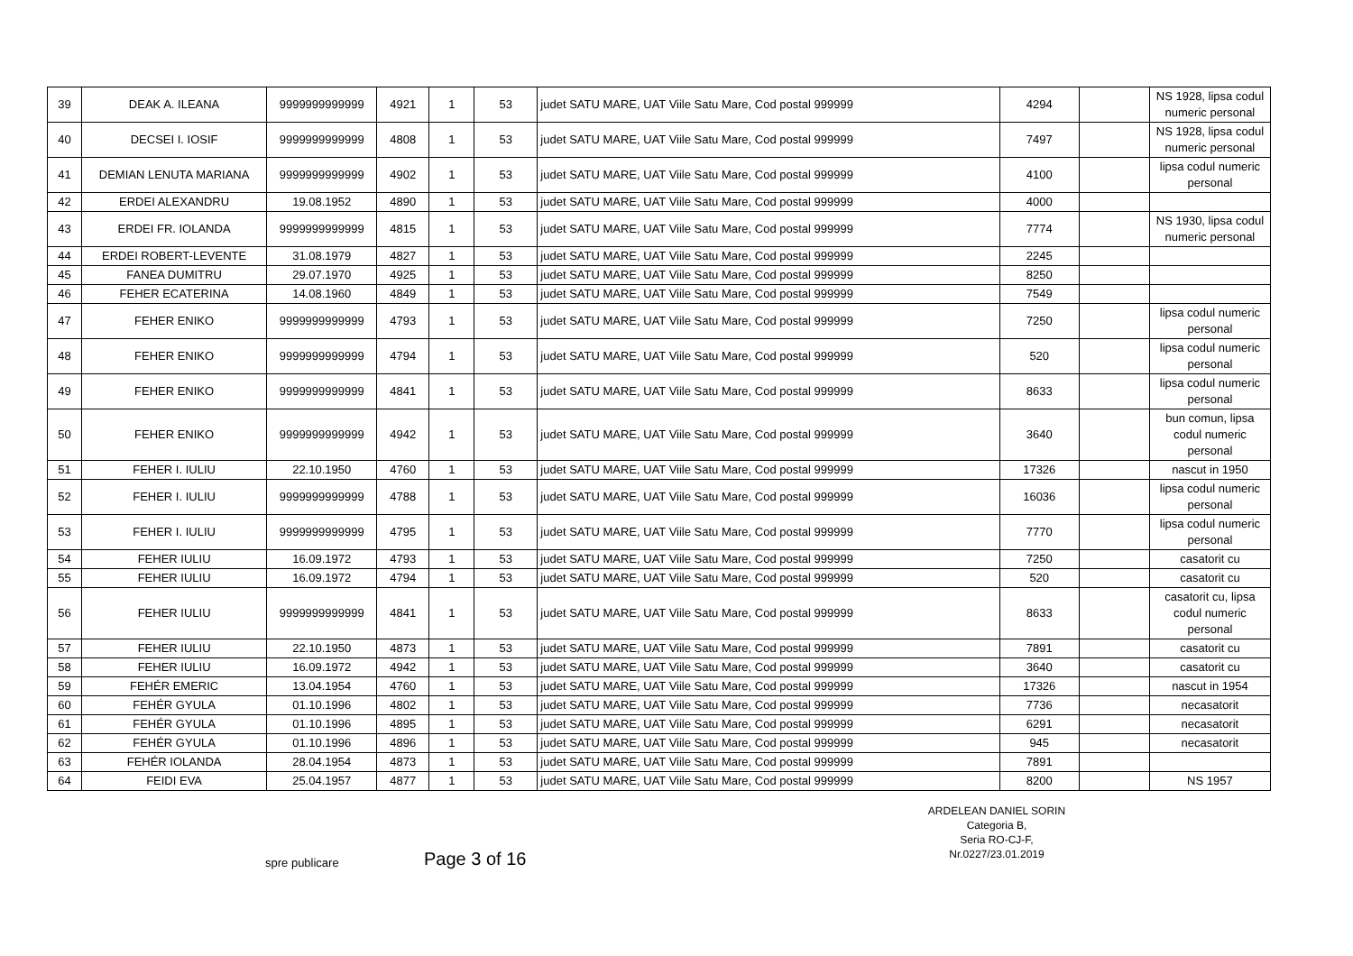| 39 | DEAK A. ILEANA | 9999999999999 | 4921 | 1 | 53 | judet SATU MARE, UAT Viile Satu Mare, Cod postal 999999 | 4294 | | NS 1928, lipsa codul numeric personal |
| 40 | DECSEI I. IOSIF | 9999999999999 | 4808 | 1 | 53 | judet SATU MARE, UAT Viile Satu Mare, Cod postal 999999 | 7497 | | NS 1928, lipsa codul numeric personal |
| 41 | DEMIAN LENUTA MARIANA | 9999999999999 | 4902 | 1 | 53 | judet SATU MARE, UAT Viile Satu Mare, Cod postal 999999 | 4100 | | lipsa codul numeric personal |
| 42 | ERDEI ALEXANDRU | 19.08.1952 | 4890 | 1 | 53 | judet SATU MARE, UAT Viile Satu Mare, Cod postal 999999 | 4000 | | |
| 43 | ERDEI FR. IOLANDA | 9999999999999 | 4815 | 1 | 53 | judet SATU MARE, UAT Viile Satu Mare, Cod postal 999999 | 7774 | | NS 1930, lipsa codul numeric personal |
| 44 | ERDEI ROBERT-LEVENTE | 31.08.1979 | 4827 | 1 | 53 | judet SATU MARE, UAT Viile Satu Mare, Cod postal 999999 | 2245 | | |
| 45 | FANEA DUMITRU | 29.07.1970 | 4925 | 1 | 53 | judet SATU MARE, UAT Viile Satu Mare, Cod postal 999999 | 8250 | | |
| 46 | FEHER ECATERINA | 14.08.1960 | 4849 | 1 | 53 | judet SATU MARE, UAT Viile Satu Mare, Cod postal 999999 | 7549 | | |
| 47 | FEHER ENIKO | 9999999999999 | 4793 | 1 | 53 | judet SATU MARE, UAT Viile Satu Mare, Cod postal 999999 | 7250 | | lipsa codul numeric personal |
| 48 | FEHER ENIKO | 9999999999999 | 4794 | 1 | 53 | judet SATU MARE, UAT Viile Satu Mare, Cod postal 999999 | 520 | | lipsa codul numeric personal |
| 49 | FEHER ENIKO | 9999999999999 | 4841 | 1 | 53 | judet SATU MARE, UAT Viile Satu Mare, Cod postal 999999 | 8633 | | lipsa codul numeric personal |
| 50 | FEHER ENIKO | 9999999999999 | 4942 | 1 | 53 | judet SATU MARE, UAT Viile Satu Mare, Cod postal 999999 | 3640 | | bun comun, lipsa codul numeric personal |
| 51 | FEHER I. IULIU | 22.10.1950 | 4760 | 1 | 53 | judet SATU MARE, UAT Viile Satu Mare, Cod postal 999999 | 17326 | | nascut in 1950 |
| 52 | FEHER I. IULIU | 9999999999999 | 4788 | 1 | 53 | judet SATU MARE, UAT Viile Satu Mare, Cod postal 999999 | 16036 | | lipsa codul numeric personal |
| 53 | FEHER I. IULIU | 9999999999999 | 4795 | 1 | 53 | judet SATU MARE, UAT Viile Satu Mare, Cod postal 999999 | 7770 | | lipsa codul numeric personal |
| 54 | FEHER IULIU | 16.09.1972 | 4793 | 1 | 53 | judet SATU MARE, UAT Viile Satu Mare, Cod postal 999999 | 7250 | | casatorit cu |
| 55 | FEHER IULIU | 16.09.1972 | 4794 | 1 | 53 | judet SATU MARE, UAT Viile Satu Mare, Cod postal 999999 | 520 | | casatorit cu |
| 56 | FEHER IULIU | 9999999999999 | 4841 | 1 | 53 | judet SATU MARE, UAT Viile Satu Mare, Cod postal 999999 | 8633 | | casatorit cu, lipsa codul numeric personal |
| 57 | FEHER IULIU | 22.10.1950 | 4873 | 1 | 53 | judet SATU MARE, UAT Viile Satu Mare, Cod postal 999999 | 7891 | | casatorit cu |
| 58 | FEHER IULIU | 16.09.1972 | 4942 | 1 | 53 | judet SATU MARE, UAT Viile Satu Mare, Cod postal 999999 | 3640 | | casatorit cu |
| 59 | FEHÉR EMERIC | 13.04.1954 | 4760 | 1 | 53 | judet SATU MARE, UAT Viile Satu Mare, Cod postal 999999 | 17326 | | nascut in 1954 |
| 60 | FEHÉR GYULA | 01.10.1996 | 4802 | 1 | 53 | judet SATU MARE, UAT Viile Satu Mare, Cod postal 999999 | 7736 | | necasatorit |
| 61 | FEHÉR GYULA | 01.10.1996 | 4895 | 1 | 53 | judet SATU MARE, UAT Viile Satu Mare, Cod postal 999999 | 6291 | | necasatorit |
| 62 | FEHÉR GYULA | 01.10.1996 | 4896 | 1 | 53 | judet SATU MARE, UAT Viile Satu Mare, Cod postal 999999 | 945 | | necasatorit |
| 63 | FEHÉR IOLANDA | 28.04.1954 | 4873 | 1 | 53 | judet SATU MARE, UAT Viile Satu Mare, Cod postal 999999 | 7891 | | |
| 64 | FEIDI EVA | 25.04.1957 | 4877 | 1 | 53 | judet SATU MARE, UAT Viile Satu Mare, Cod postal 999999 | 8200 | | NS 1957 |
ARDELEAN DANIEL SORIN
Categoria B,
Seria RO-CJ-F,
Nr.0227/23.01.2019
spre publicare Page 3 of 16